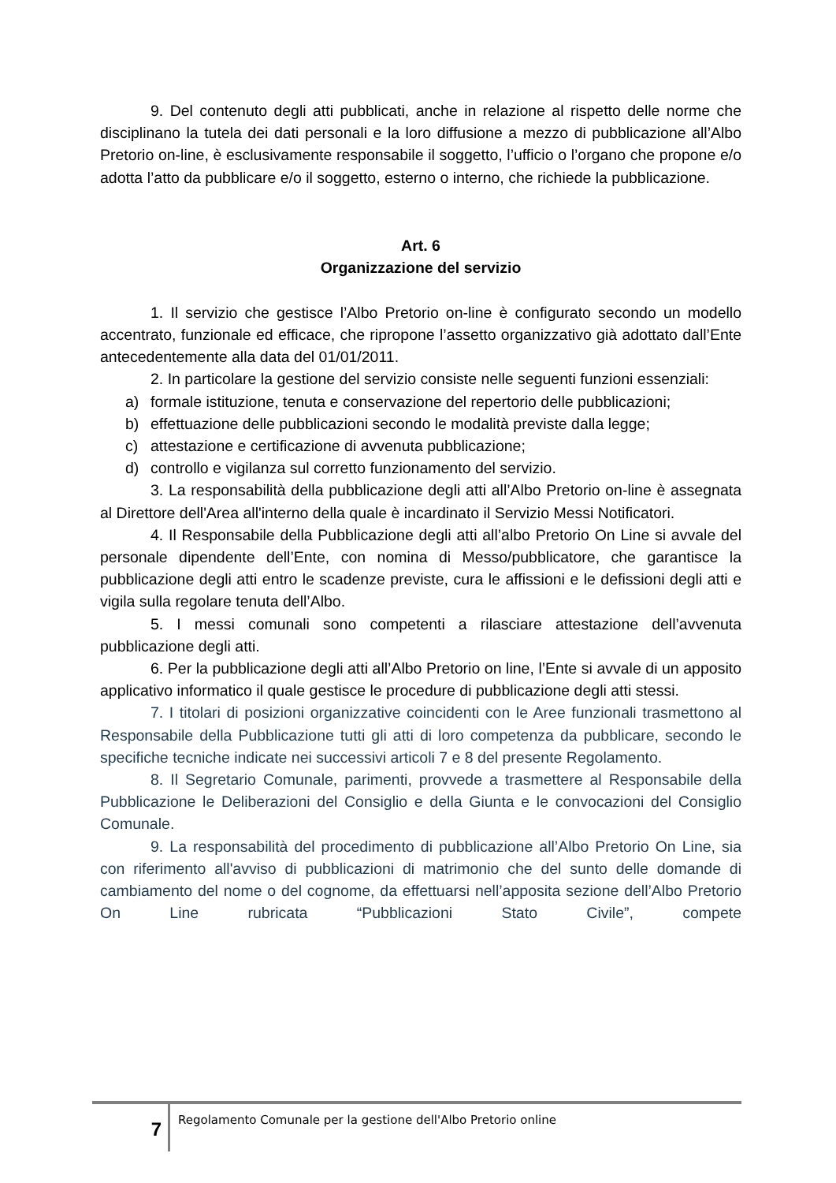9. Del contenuto degli atti pubblicati, anche in relazione al rispetto delle norme che disciplinano la tutela dei dati personali e la loro diffusione a mezzo di pubblicazione all’Albo Pretorio on-line, è esclusivamente responsabile il soggetto, l’ufficio o l’organo che propone e/o adotta l’atto da pubblicare e/o il soggetto, esterno o interno, che richiede la pubblicazione.
Art. 6
Organizzazione del servizio
1. Il servizio che gestisce l’Albo Pretorio on-line è configurato secondo un modello accentrato, funzionale ed efficace, che ripropone l’assetto organizzativo già adottato dall’Ente antecedentemente alla data del 01/01/2011.
2. In particolare la gestione del servizio consiste nelle seguenti funzioni essenziali:
a) formale istituzione, tenuta e conservazione del repertorio delle pubblicazioni;
b) effettuazione delle pubblicazioni secondo le modalità previste dalla legge;
c) attestazione e certificazione di avvenuta pubblicazione;
d) controllo e vigilanza sul corretto funzionamento del servizio.
3. La responsabilità della pubblicazione degli atti all’Albo Pretorio on-line è assegnata al Direttore dell'Area all'interno della quale è incardinato il Servizio Messi Notificatori.
4. Il Responsabile della Pubblicazione degli atti all’albo Pretorio On Line si avvale del personale dipendente dell’Ente, con nomina di Messo/pubblicatore, che garantisce la pubblicazione degli atti entro le scadenze previste, cura le affissioni e le defissioni degli atti e vigila sulla regolare tenuta dell’Albo.
5. I messi comunali sono competenti a rilasciare attestazione dell’avvenuta pubblicazione degli atti.
6. Per la pubblicazione degli atti all’Albo Pretorio on line, l’Ente si avvale di un apposito applicativo informatico il quale gestisce le procedure di pubblicazione degli atti stessi.
7. I titolari di posizioni organizzative coincidenti con le Aree funzionali trasmettono al Responsabile della Pubblicazione tutti gli atti di loro competenza da pubblicare, secondo le specifiche tecniche indicate nei successivi articoli 7 e 8 del presente Regolamento.
8. Il Segretario Comunale, parimenti, provvede a trasmettere al Responsabile della Pubblicazione le Deliberazioni del Consiglio e della Giunta e le convocazioni del Consiglio Comunale.
9. La responsabilità del procedimento di pubblicazione all’Albo Pretorio On Line, sia con riferimento all'avviso di pubblicazioni di matrimonio che del sunto delle domande di cambiamento del nome o del cognome, da effettuarsi nell’apposita sezione dell’Albo Pretorio On Line rubricata “Pubblicazioni Stato Civile”, compete
7
Regolamento Comunale per la gestione dell'Albo Pretorio online